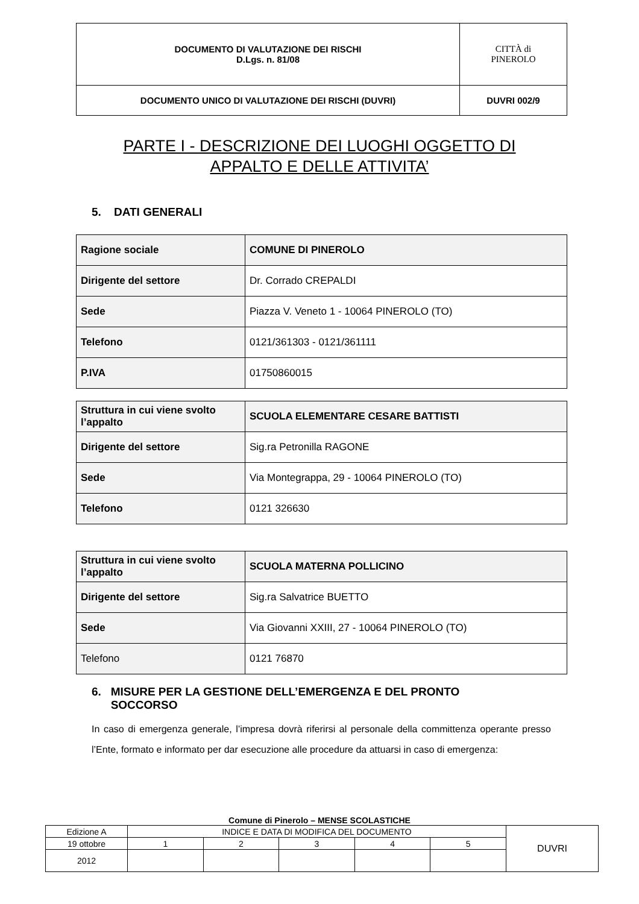| DOCUMENTO DI VALUTAZIONE DEI RISCHI D.Lgs. n. 81/08 | CITTÀ di PINEROLO |
| DOCUMENTO UNICO DI VALUTAZIONE DEI RISCHI (DUVRI) | DUVRI 002/9 |
PARTE I - DESCRIZIONE DEI LUOGHI OGGETTO DI
APPALTO E DELLE ATTIVITA’
5. DATI GENERALI
| Ragione sociale | COMUNE DI PINEROLO |
| Dirigente del settore | Dr. Corrado CREPALDI |
| Sede | Piazza V. Veneto 1 - 10064 PINEROLO (TO) |
| Telefono | 0121/361303 - 0121/361111 |
| P.IVA | 01750860015 |
| Struttura in cui viene svolto l’appalto | SCUOLA ELEMENTARE CESARE BATTISTI |
| Dirigente del settore | Sig.ra Petronilla RAGONE |
| Sede | Via Montegrappa, 29 - 10064 PINEROLO (TO) |
| Telefono | 0121 326630 |
| Struttura in cui viene svolto l’appalto | SCUOLA MATERNA POLLICINO |
| Dirigente del settore | Sig.ra Salvatrice BUETTO |
| Sede | Via Giovanni XXIII, 27 - 10064 PINEROLO (TO) |
| Telefono | 0121 76870 |
6. MISURE PER LA GESTIONE DELL’EMERGENZA E DEL PRONTO
SOCCORSO
In caso di emergenza generale, l’impresa dovrà riferirsi al personale della committenza operante presso l’Ente, formato e informato per dar esecuzione alle procedure da attuarsi in caso di emergenza:
Comune di Pinerolo – MENSE SCOLASTICHE
| Edizione A | INDICE E DATA DI MODIFICA DEL DOCUMENTO | | | | | DUVRI |
| 19 ottobre | 1 | 2 | 3 | 4 | 5 | |
| 2012 | | | | | | |